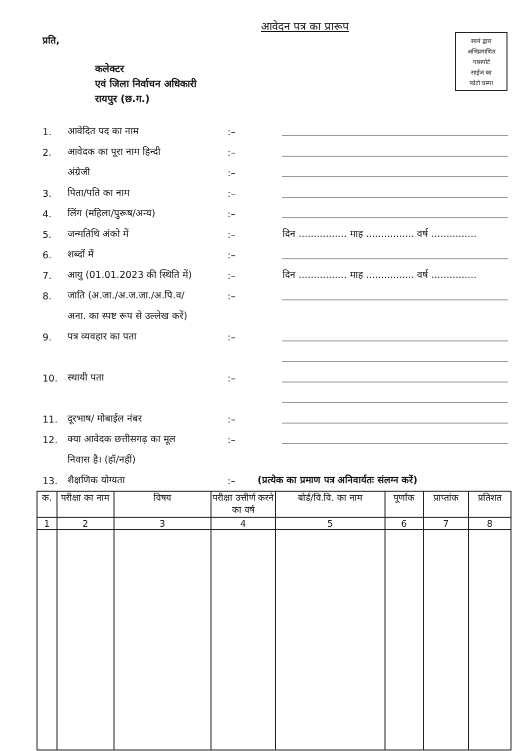आवेदन पत्र का प्रारूप
प्रति,
स्वयं द्वारा
अभिप्रमाणित
पासपोर्ट
साईज का
फोटो चस्पा
कलेक्टर
एवं जिला निर्वाचन अधिकारी
रायपुर (छ.ग.)
1. आवेदित पद का नाम:–
2. आवेदक का पूरा नाम हिन्दी:–
अंग्रेजी:–
3. पिता/पति का नाम:–
4. लिंग (महिला/पुरूष/अन्य):–
5. जन्मतिथि अंको में:– दिन ................ माह ................ वर्ष ...............
6. शब्दों में:–
7. आयु (01.01.2023 की स्थिति में):– दिन ................ माह ................ वर्ष ...............
8. जाति (अ.जा./अ.ज.जा./अ.पि.व/:–
अना. का स्पष्ट रूप से उल्लेख करें)
9. पत्र व्यवहार का पता:–
10. स्थायी पता:–
11. दूरभाष/ मोबाईल नंबर:–
12. क्या आवेदक छत्तीसगढ़ का मूल:–
निवास है। (हॉ/नहीं)
13. शैक्षणिक योग्यता:– (प्रत्येक का प्रमाण पत्र अनिवार्यतः संलग्न करें)
| क. | परीक्षा का नाम | विषय | परीक्षा उत्तीर्ण करने का वर्ष | बोर्ड/वि.वि. का नाम | पूर्णांक | प्राप्तांक | प्रतिशत |
| --- | --- | --- | --- | --- | --- | --- | --- |
| 1 | 2 | 3 | 4 | 5 | 6 | 7 | 8 |